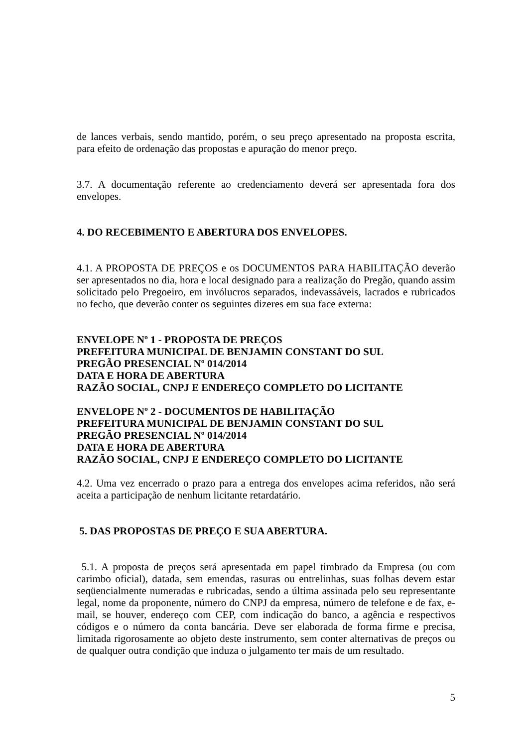de lances verbais, sendo mantido, porém, o seu preço apresentado na proposta escrita, para efeito de ordenação das propostas e apuração do menor preço.
3.7. A documentação referente ao credenciamento deverá ser apresentada fora dos envelopes.
4. DO RECEBIMENTO E ABERTURA DOS ENVELOPES.
4.1. A PROPOSTA DE PREÇOS e os DOCUMENTOS PARA HABILITAÇÃO deverão ser apresentados no dia, hora e local designado para a realização do Pregão, quando assim solicitado pelo Pregoeiro, em invólucros separados, indevassáveis, lacrados e rubricados no fecho, que deverão conter os seguintes dizeres em sua face externa:
ENVELOPE Nº 1 - PROPOSTA DE PREÇOS
PREFEITURA MUNICIPAL DE BENJAMIN CONSTANT DO SUL
PREGÃO PRESENCIAL Nº 014/2014
DATA E HORA DE ABERTURA
RAZÃO SOCIAL, CNPJ E ENDEREÇO COMPLETO DO LICITANTE
ENVELOPE Nº 2 - DOCUMENTOS DE HABILITAÇÃO
PREFEITURA MUNICIPAL DE BENJAMIN CONSTANT DO SUL
PREGÃO PRESENCIAL Nº 014/2014
DATA E HORA DE ABERTURA
RAZÃO SOCIAL, CNPJ E ENDEREÇO COMPLETO DO LICITANTE
4.2. Uma vez encerrado o prazo para a entrega dos envelopes acima referidos, não será aceita a participação de nenhum licitante retardatário.
5. DAS PROPOSTAS DE PREÇO E SUA ABERTURA.
5.1. A proposta de preços será apresentada em papel timbrado da Empresa (ou com carimbo oficial), datada, sem emendas, rasuras ou entrelinhas, suas folhas devem estar seqüencialmente numeradas e rubricadas, sendo a última assinada pelo seu representante legal, nome da proponente, número do CNPJ da empresa, número de telefone e de fax, e-mail, se houver, endereço com CEP, com indicação do banco, a agência e respectivos códigos e o número da conta bancária. Deve ser elaborada de forma firme e precisa, limitada rigorosamente ao objeto deste instrumento, sem conter alternativas de preços ou de qualquer outra condição que induza o julgamento ter mais de um resultado.
5